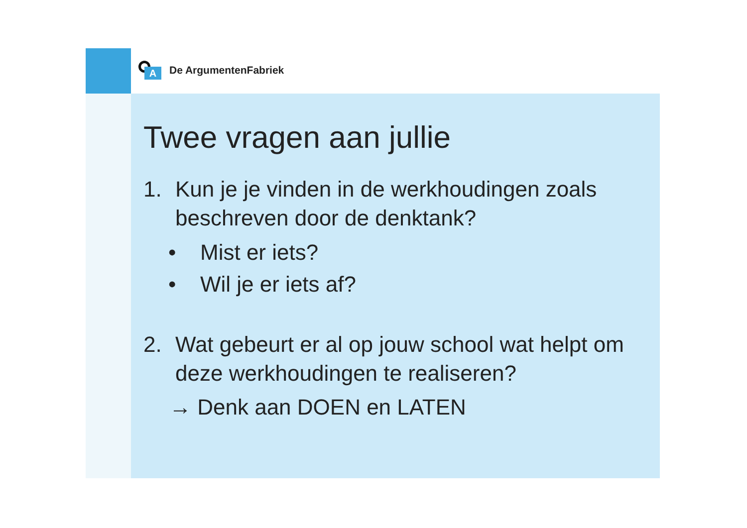A
De ArgumentenFabriek
Twee vragen aan jullie
1. Kun je je vinden in de werkhoudingen zoals beschreven door de denktank?
• Mist er iets?
• Wil je er iets af?
2. Wat gebeurt er al op jouw school wat helpt om deze werkhoudingen te realiseren?
→ Denk aan DOEN en LATEN